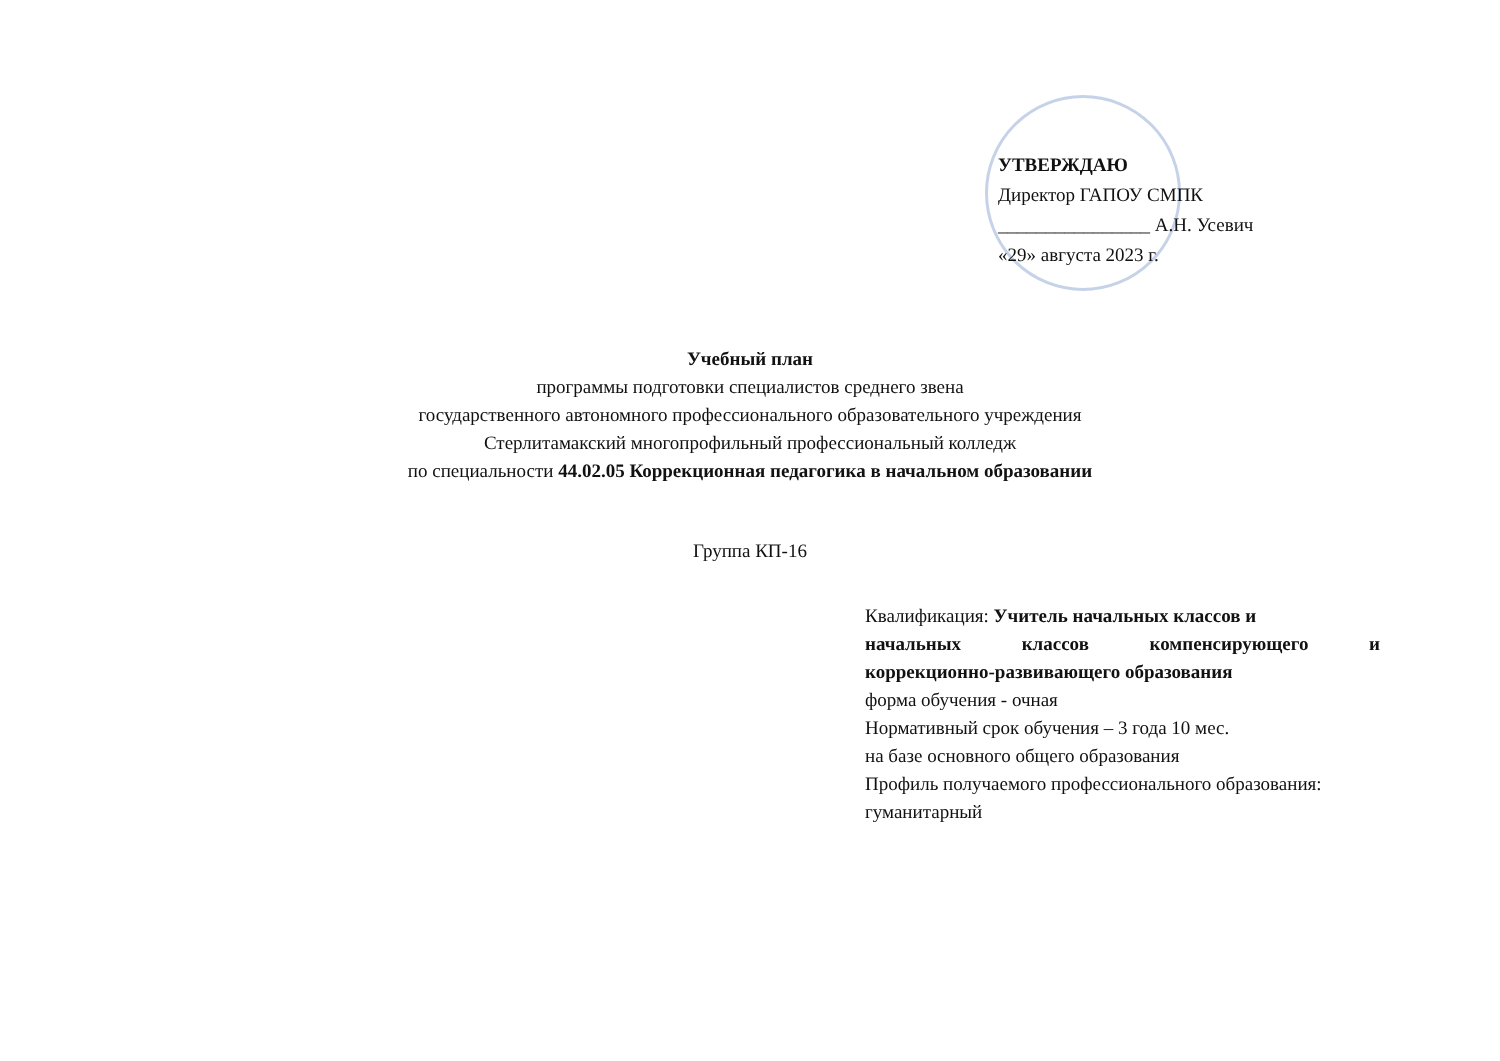УТВЕРЖДАЮ
Директор ГАПОУ СМПК
________________ А.Н. Усевич
«29» августа 2023 г.
Учебный план
программы подготовки специалистов среднего звена
государственного автономного профессионального образовательного учреждения
Стерлитамакский многопрофильный профессиональный колледж
по специальности 44.02.05 Коррекционная педагогика в начальном образовании
Группа КП-16
Квалификация: Учитель начальных классов и
начальных классов компенсирующего и
коррекционно-развивающего образования
форма обучения - очная
Нормативный срок обучения – 3 года 10 мес.
на базе основного общего образования
Профиль получаемого профессионального образования: гуманитарный